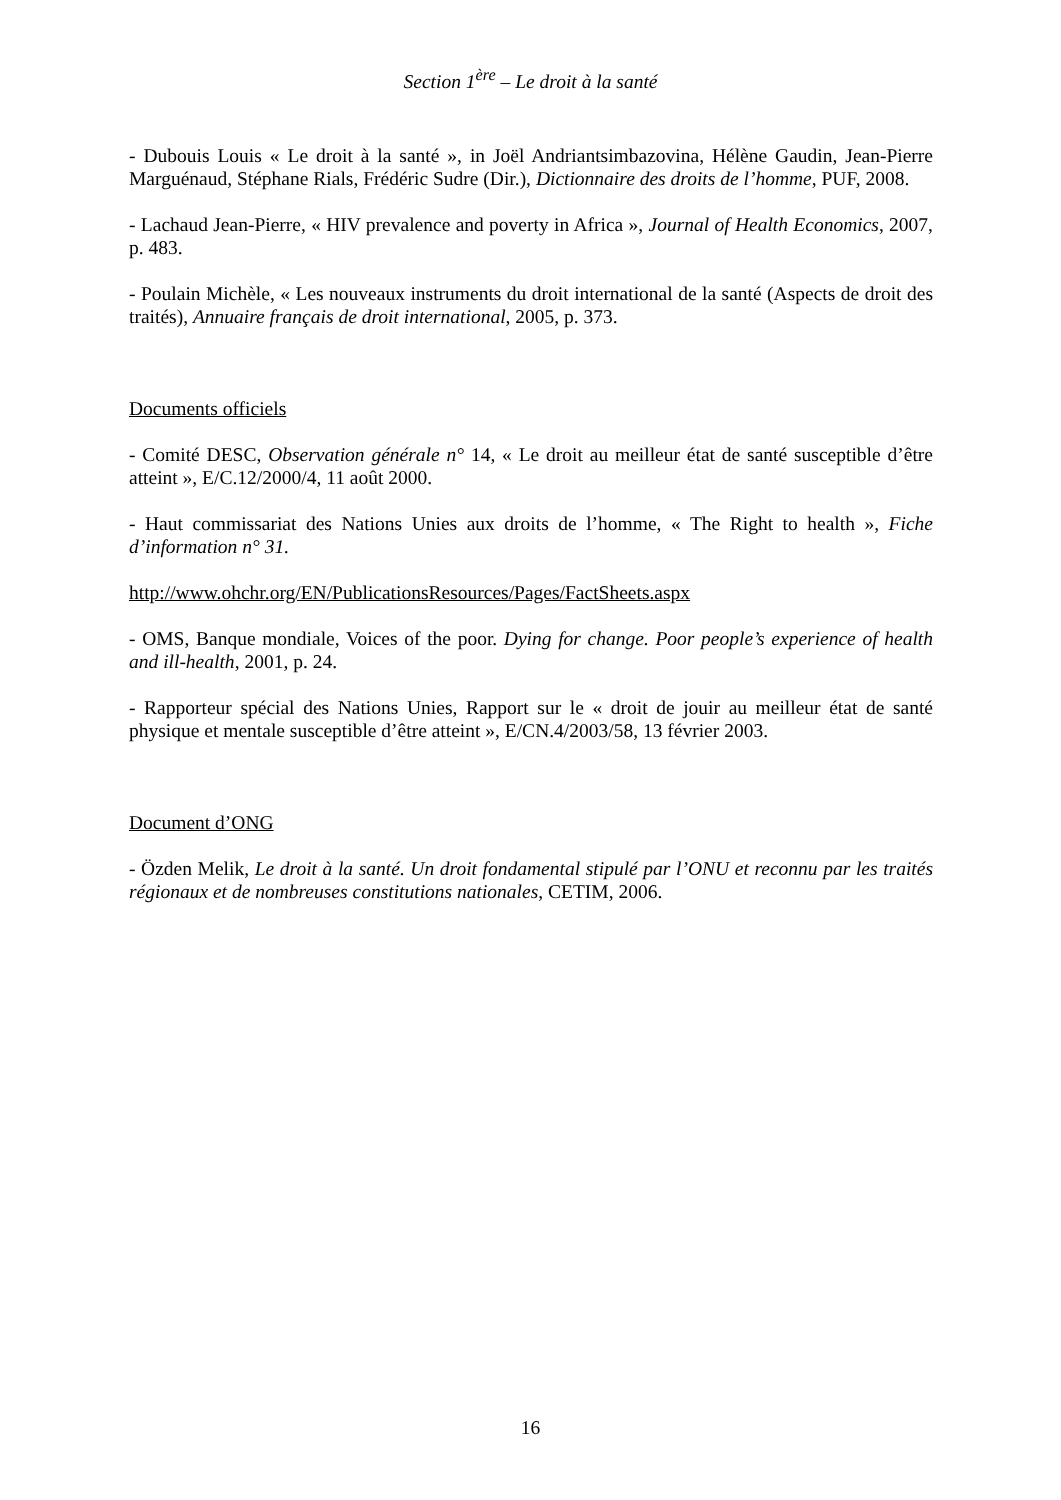Section 1<sup>ère</sup> – Le droit à la santé
- Dubouis Louis « Le droit à la santé », in Joël Andriantsimbazovina, Hélène Gaudin, Jean-Pierre Marguénaud, Stéphane Rials, Frédéric Sudre (Dir.), Dictionnaire des droits de l’homme, PUF, 2008.
- Lachaud Jean-Pierre, « HIV prevalence and poverty in Africa », Journal of Health Economics, 2007, p. 483.
- Poulain Michèle, « Les nouveaux instruments du droit international de la santé (Aspects de droit des traités), Annuaire français de droit international, 2005, p. 373.
Documents officiels
- Comité DESC, Observation générale n° 14, « Le droit au meilleur état de santé susceptible d’être atteint », E/C.12/2000/4, 11 août 2000.
- Haut commissariat des Nations Unies aux droits de l’homme, « The Right to health », Fiche d’information n° 31.
http://www.ohchr.org/EN/PublicationsResources/Pages/FactSheets.aspx
- OMS, Banque mondiale, Voices of the poor. Dying for change. Poor people’s experience of health and ill-health, 2001, p. 24.
- Rapporteur spécial des Nations Unies, Rapport sur le « droit de jouir au meilleur état de santé physique et mentale susceptible d’être atteint », E/CN.4/2003/58, 13 février 2003.
Document d’ONG
- Özden Melik, Le droit à la santé. Un droit fondamental stipulé par l’ONU et reconnu par les traités régionaux et de nombreuses constitutions nationales, CETIM, 2006.
16